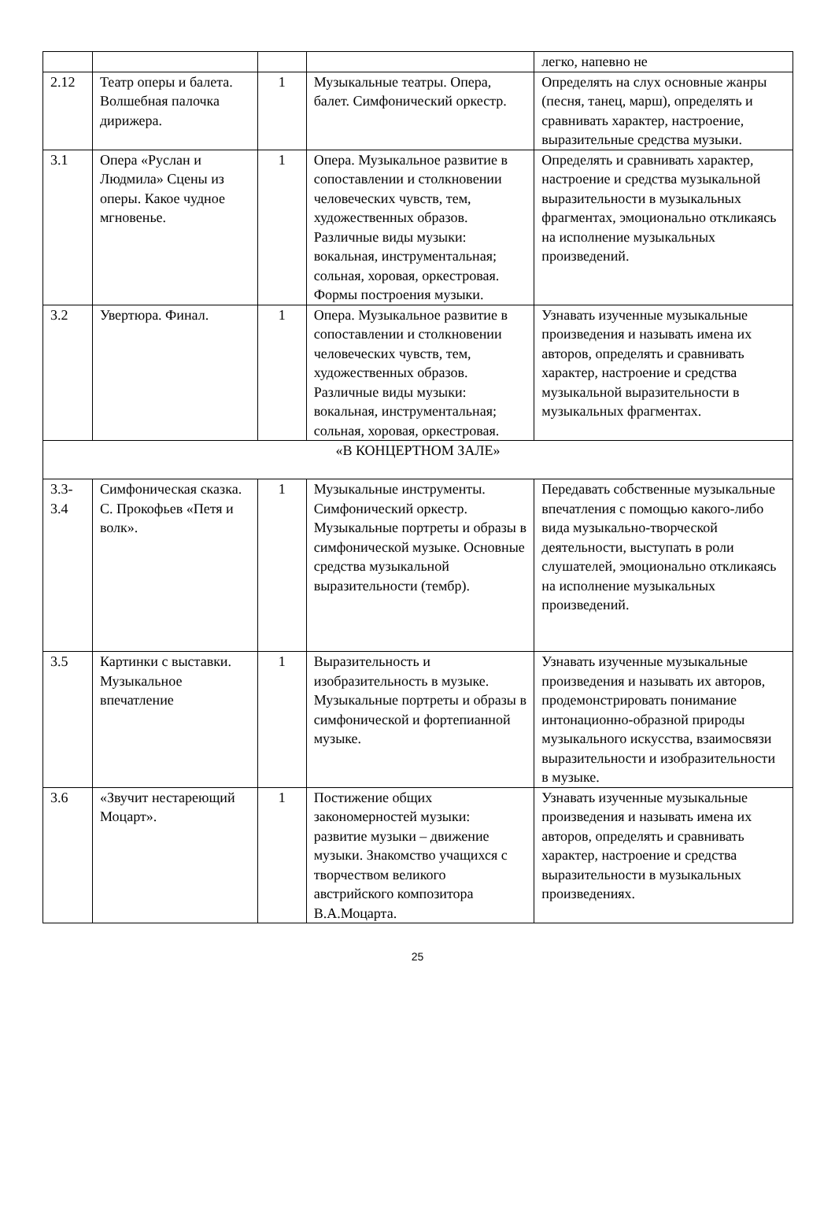| | | | | легко, напевно не |
| 2.12 | Театр оперы и балета. Волшебная палочка дирижера. | 1 | Музыкальные театры. Опера, балет. Симфонический оркестр. | Определять на слух основные жанры (песня, танец, марш), определять и сравнивать характер, настроение, выразительные средства музыки. |
| 3.1 | Опера «Руслан и Людмила» Сцены из оперы. Какое чудное мгновенье. | 1 | Опера. Музыкальное развитие в сопоставлении и столкновении человеческих чувств, тем, художественных образов. Различные виды музыки: вокальная, инструментальная; сольная, хоровая, оркестровая. Формы построения музыки. | Определять и сравнивать характер, настроение и средства музыкальной выразительности в музыкальных фрагментах, эмоционально откликаясь на исполнение музыкальных произведений. |
| 3.2 | Увертюра. Финал. | 1 | Опера. Музыкальное развитие в сопоставлении и столкновении человеческих чувств, тем, художественных образов. Различные виды музыки: вокальная, инструментальная; сольная, хоровая, оркестровая. | Узнавать изученные музыкальные произведения и называть имена их авторов, определять и сравнивать характер, настроение и средства музыкальной выразительности в музыкальных фрагментах. |
| «В КОНЦЕРТНОМ ЗАЛЕ» | | | | |
| 3.3-3.4 | Симфоническая сказка. С. Прокофьев «Петя и волк». | 1 | Музыкальные инструменты. Симфонический оркестр. Музыкальные портреты и образы в симфонической музыке. Основные средства музыкальной выразительности (тембр). | Передавать собственные музыкальные впечатления с помощью какого-либо вида музыкально-творческой деятельности, выступать в роли слушателей, эмоционально откликаясь на исполнение музыкальных произведений. |
| 3.5 | Картинки с выставки. Музыкальное впечатление | 1 | Выразительность и изобразительность в музыке. Музыкальные портреты и образы в симфонической и фортепианной музыке. | Узнавать изученные музыкальные произведения и называть их авторов, продемонстрировать понимание интонационно-образной природы музыкального искусства, взаимосвязи выразительности и изобразительности в музыке. |
| 3.6 | «Звучит нестареющий Моцарт». | 1 | Постижение общих закономерностей музыки: развитие музыки – движение музыки. Знакомство учащихся с творчеством великого австрийского композитора В.А.Моцарта. | Узнавать изученные музыкальные произведения и называть имена их авторов, определять и сравнивать характер, настроение и средства выразительности в музыкальных произведениях. |
25